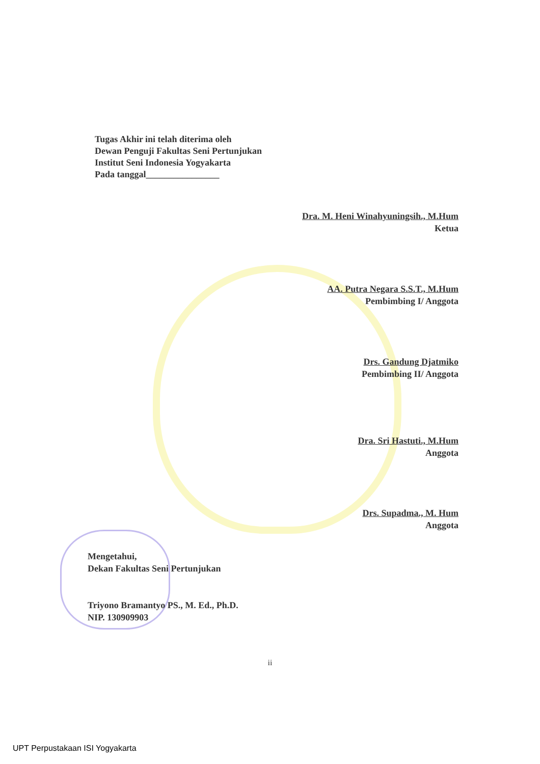Tugas Akhir ini telah diterima oleh
Dewan Penguji Fakultas Seni Pertunjukan
Institut Seni Indonesia Yogyakarta
Pada tanggal________________
Dra. M. Heni Winahyuningsih., M.Hum
Ketua
AA. Putra Negara S.S.T., M.Hum
Pembimbing I/ Anggota
Drs. Gandung Djatmiko
Pembimbing II/ Anggota
Dra. Sri Hastuti., M.Hum
Anggota
Drs. Supadma., M. Hum
Anggota
Mengetahui,
Dekan Fakultas Seni Pertunjukan
Triyono Bramantyo PS., M. Ed., Ph.D.
NIP. 130909903
ii
UPT Perpustakaan ISI Yogyakarta